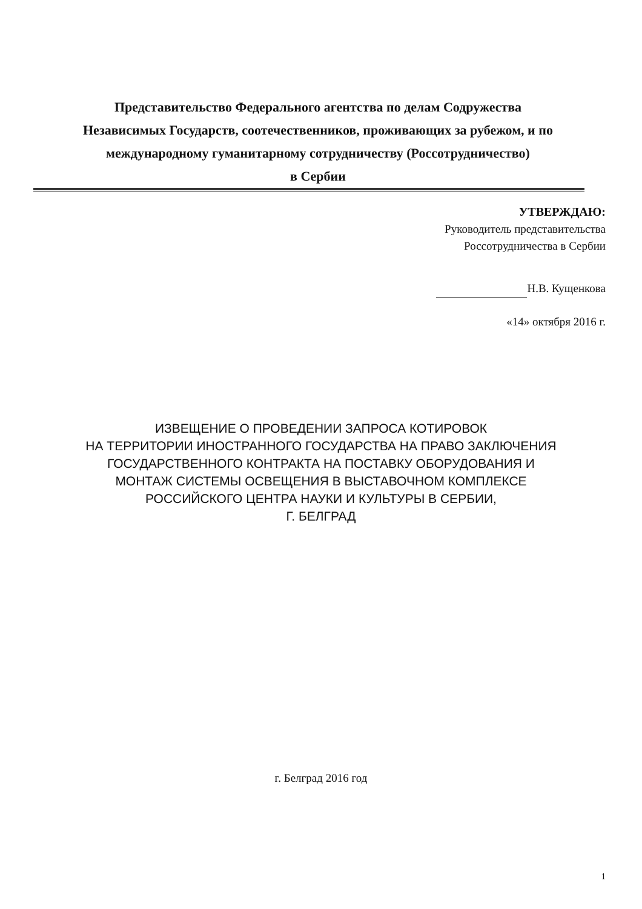Представительство Федерального агентства по делам Содружества
Независимых Государств, соотечественников, проживающих за рубежом, и по
международному гуманитарному сотрудничеству (Россотрудничество)
в Сербии
УТВЕРЖДАЮ:
Руководитель представительства
Россотрудничества в Сербии
Н.В. Кущенкова
«14» октября 2016 г.
ИЗВЕЩЕНИЕ О ПРОВЕДЕНИИ ЗАПРОСА КОТИРОВОК
НА ТЕРРИТОРИИ ИНОСТРАННОГО ГОСУДАРСТВА НА ПРАВО ЗАКЛЮЧЕНИЯ
ГОСУДАРСТВЕННОГО КОНТРАКТА НА ПОСТАВКУ ОБОРУДОВАНИЯ И
МОНТАЖ СИСТЕМЫ ОСВЕЩЕНИЯ В ВЫСТАВОЧНОМ КОМПЛЕКСЕ
РОССИЙСКОГО ЦЕНТРА НАУКИ И КУЛЬТУРЫ В СЕРБИИ,
Г. БЕЛГРАД
г. Белград 2016 год
1